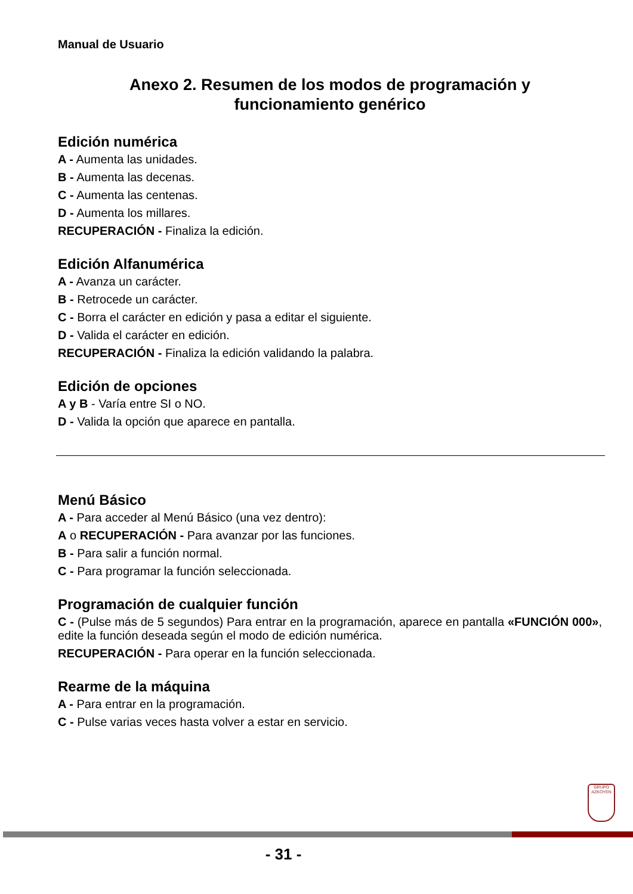Manual de Usuario
Anexo 2. Resumen de los modos de programación y
funcionamiento genérico
Edición numérica
A - Aumenta las unidades.
B - Aumenta las decenas.
C - Aumenta las centenas.
D - Aumenta los millares.
RECUPERACIÓN - Finaliza la edición.
Edición Alfanumérica
A - Avanza un carácter.
B - Retrocede un carácter.
C - Borra el carácter en edición y pasa a editar el siguiente.
D - Valida el carácter en edición.
RECUPERACIÓN - Finaliza la edición validando la palabra.
Edición de opciones
A y B - Varía entre SI o NO.
D - Valida la opción que aparece en pantalla.
Menú Básico
A - Para acceder al Menú Básico (una vez dentro):
A o RECUPERACIÓN - Para avanzar por las funciones.
B - Para salir a función normal.
C - Para programar la función seleccionada.
Programación de cualquier función
C - (Pulse más de 5 segundos) Para entrar en la programación, aparece en pantalla «FUNCIÓN 000», edite la función deseada según el modo de edición numérica.
RECUPERACIÓN - Para operar en la función seleccionada.
Rearme de la máquina
A - Para entrar en la programación.
C - Pulse varias veces hasta volver a estar en servicio.
GRUPO
AZKOYEN
- 31 -